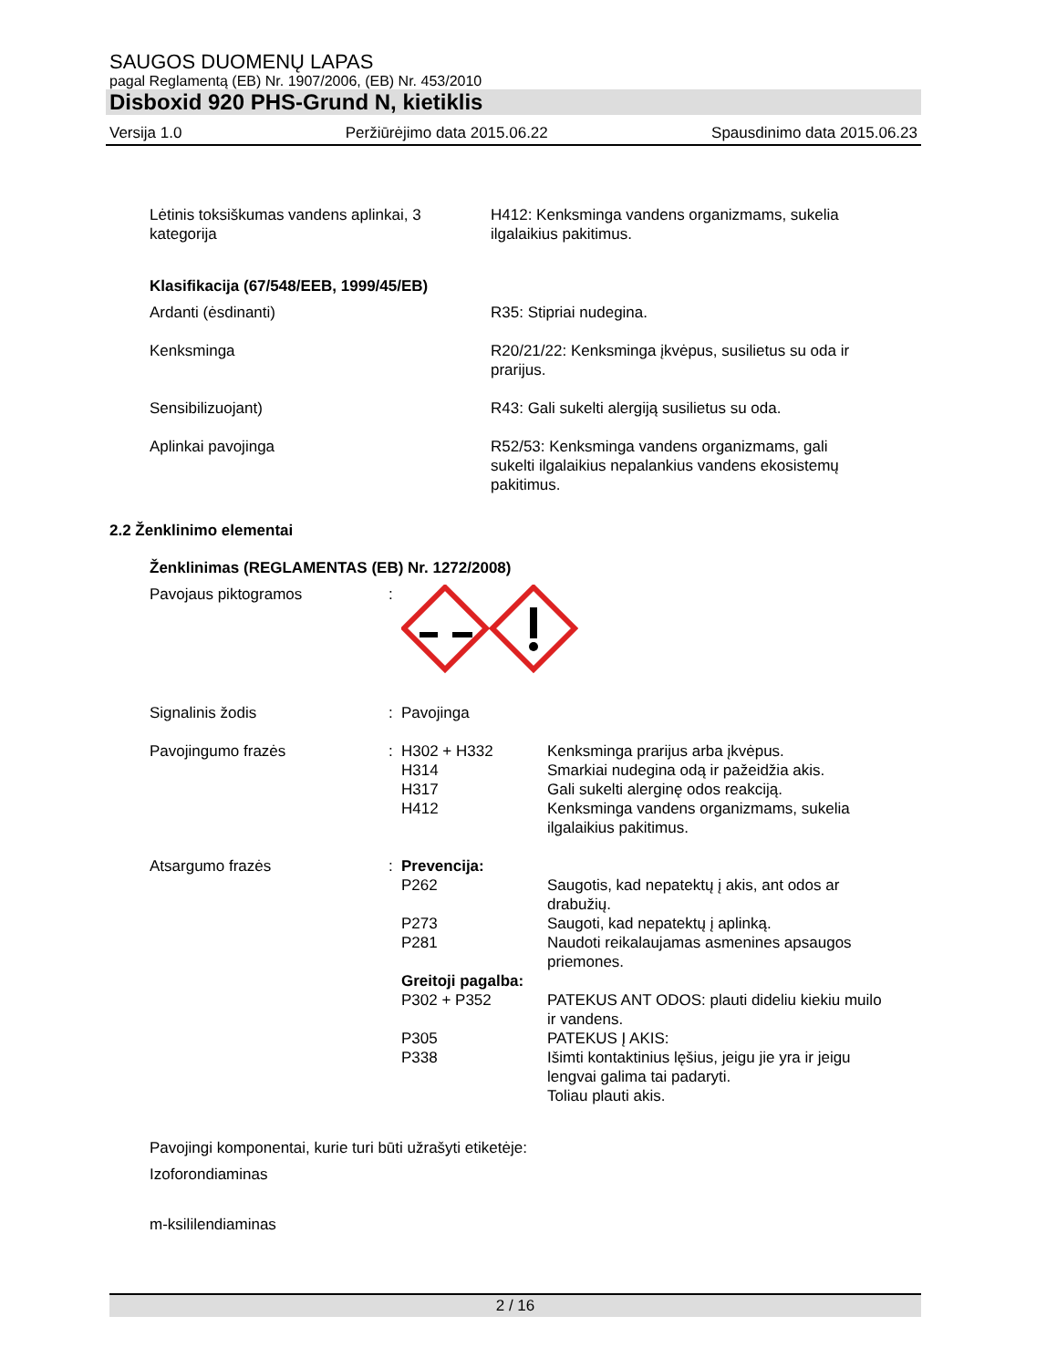SAUGOS DUOMENŲ LAPAS
pagal Reglamentą (EB) Nr. 1907/2006, (EB) Nr. 453/2010
Disboxid 920 PHS-Grund N, kietiklis
Versija 1.0 Peržiūrėjimo data 2015.06.22 Spausdinimo data 2015.06.23
Lėtinis toksiškumas vandens aplinkai, 3 kategorija
H412: Kenksminga vandens organizmams, sukelia ilgalaikius pakitimus.
Klasifikacija (67/548/EEB, 1999/45/EB)
Ardanti (ėsdinanti) R35: Stipriai nudegina.
Kenksminga R20/21/22: Kenksminga įkvėpus, susilietus su oda ir prarijus.
Sensibilizuojant) R43: Gali sukelti alergiją susilietus su oda.
Aplinkai pavojinga R52/53: Kenksminga vandens organizmams, gali sukelti ilgalaikius nepalankius vandens ekosistemų pakitimus.
2.2 Ženklinimo elementai
Ženklinimas (REGLAMENTAS (EB) Nr. 1272/2008)
Pavojaus piktogramos :
Signalinis žodis : Pavojinga
Pavojingumo frazės : H302 + H332 Kenksminga prarijus arba įkvėpus.
H314 Smarkiai nudegina odą ir pažeidžia akis.
H317 Gali sukelti alerginę odos reakciją.
H412 Kenksminga vandens organizmams, sukelia ilgalaikius pakitimus.
Atsargumo frazės : Prevencija:
P262 Saugotis, kad nepatektų į akis, ant odos ar drabužių.
P273 Saugoti, kad nepatektų į aplinką.
P281 Naudoti reikalaujamas asmenines apsaugos priemones.
Greitoji pagalba:
P302 + P352 PATEKUS ANT ODOS: plauti dideliu kiekiu muilo ir vandens.
P305 PATEKUS Į AKIS:
P338 Išimti kontaktinius lęšius, jeigu jie yra ir jeigu lengvai galima tai padaryti.
Toliau plauti akis.
Pavojingi komponentai, kurie turi būti užrašyti etiketėje:
Izoforondiaminas
m-ksililendiaminas
2 / 16